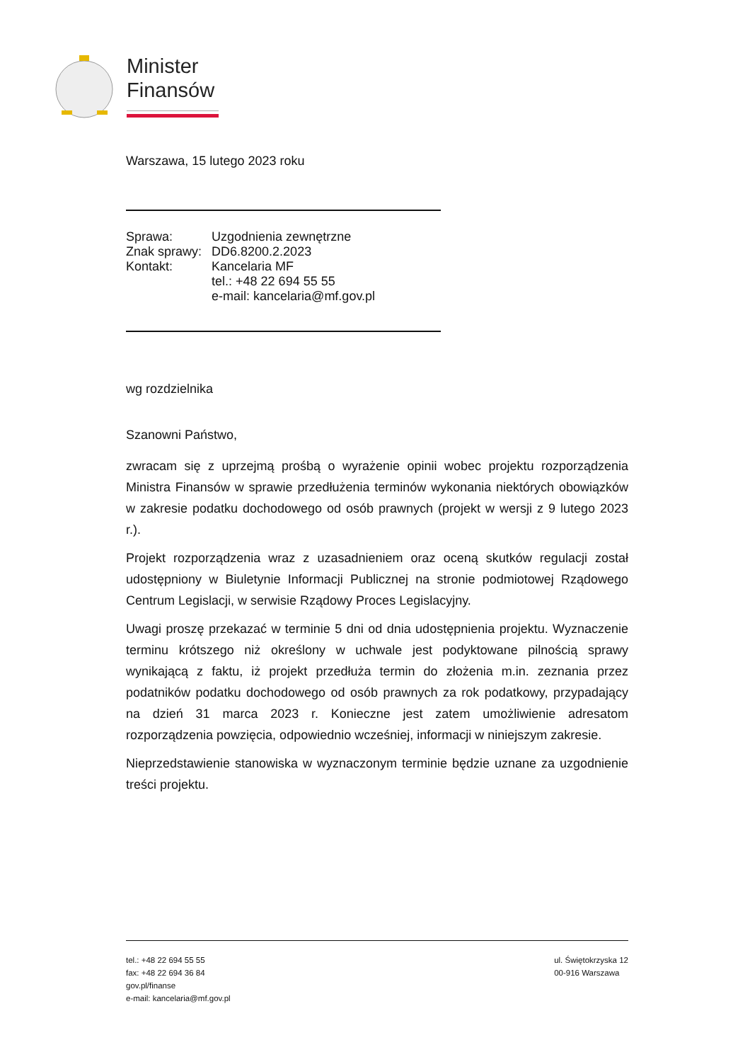Minister
Finansów
Warszawa, 15 lutego 2023 roku
| Sprawa: | Uzgodnienia zewnętrzne |
| Znak sprawy: | DD6.8200.2.2023 |
| Kontakt: | Kancelaria MF tel.: +48 22 694 55 55 e-mail: kancelaria@mf.gov.pl |
wg rozdzielnika
Szanowni Państwo,
zwracam się z uprzejmą prośbą o wyrażenie opinii wobec projektu rozporządzenia Ministra Finansów w sprawie przedłużenia terminów wykonania niektórych obowiązków w zakresie podatku dochodowego od osób prawnych (projekt w wersji z 9 lutego 2023 r.).
Projekt rozporządzenia wraz z uzasadnieniem oraz oceną skutków regulacji został udostępniony w Biuletynie Informacji Publicznej na stronie podmiotowej Rządowego Centrum Legislacji, w serwisie Rządowy Proces Legislacyjny.
Uwagi proszę przekazać w terminie 5 dni od dnia udostępnienia projektu. Wyznaczenie terminu krótszego niż określony w uchwale jest podyktowane pilnością sprawy wynikającą z faktu, iż projekt przedłuża termin do złożenia m.in. zeznania przez podatników podatku dochodowego od osób prawnych za rok podatkowy, przypadający na dzień 31 marca 2023 r. Konieczne jest zatem umożliwienie adresatom rozporządzenia powzięcia, odpowiednio wcześniej, informacji w niniejszym zakresie.
Nieprzedstawienie stanowiska w wyznaczonym terminie będzie uznane za uzgodnienie treści projektu.
tel.: +48 22 694 55 55
fax: +48 22 694 36 84
gov.pl/finanse
e-mail: kancelaria@mf.gov.pl
ul. Świętokrzyska 12
00-916 Warszawa